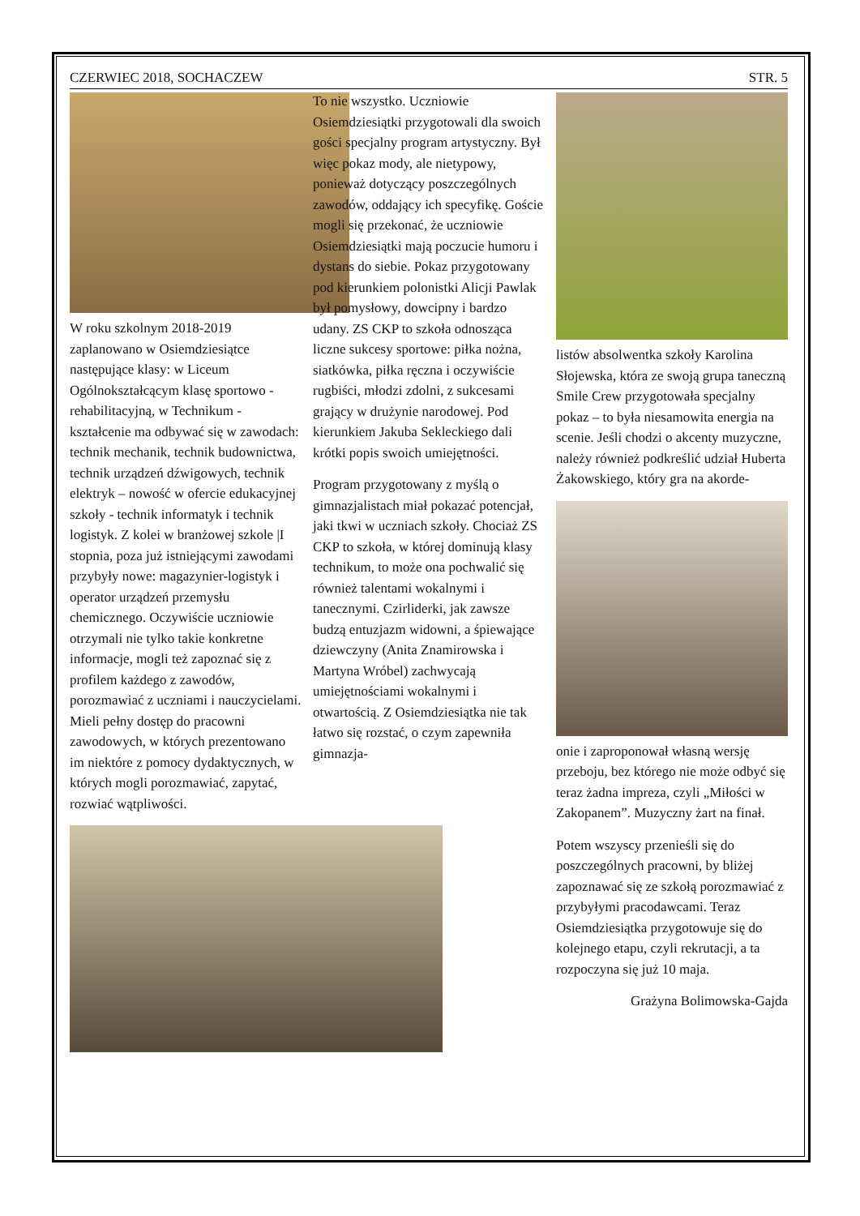CZERWIEC 2018, SOCHACZEW STR. 5
W roku szkolnym 2018-2019 zaplanowano w Osiemdziesiątce następujące klasy: w Liceum Ogólnokształcącym klasę sportowo - rehabilitacyjną, w Technikum - kształcenie ma odbywać się w zawodach: technik mechanik, technik budownictwa, technik urządzeń dźwigowych, technik elektryk – nowość w ofercie edukacyjnej szkoły - technik informatyk i technik logistyk. Z kolei w branżowej szkole |I stopnia, poza już istniejącymi zawodami przybyły nowe: magazynier-logistyk i operator urządzeń przemysłu chemicznego. Oczywiście uczniowie otrzymali nie tylko takie konkretne informacje, mogli też zapoznać się z profilem każdego z zawodów, porozmawiać z uczniami i nauczycielami. Mieli pełny dostęp do pracowni zawodowych, w których prezentowano im niektóre z pomocy dydaktycznych, w których mogli porozmawiać, zapytać, rozwiać wątpliwości.
To nie wszystko. Uczniowie Osiemdziesiątki przygotowali dla swoich gości specjalny program artystyczny. Był więc pokaz mody, ale nietypowy, ponieważ dotyczący poszczególnych zawodów, oddający ich specyfikę. Goście mogli się przekonać, że uczniowie Osiemdziesiątki mają poczucie humoru i dystans do siebie. Pokaz przygotowany pod kierunkiem polonistki Alicji Pawlak był pomysłowy, dowcipny i bardzo udany. ZS CKP to szkoła odnosząca liczne sukcesy sportowe: piłka nożna, siatkówka, piłka ręczna i oczywiście rugbiści, młodzi zdolni, z sukcesami grający w drużynie narodowej. Pod kierunkiem Jakuba Sekleckiego dali krótki popis swoich umiejętności.
Program przygotowany z myślą o gimnazjalistach miał pokazać potencjał, jaki tkwi w uczniach szkoły. Chociaż ZS CKP to szkoła, w której dominują klasy technikum, to może ona pochwalić się również talentami wokalnymi i tanecznymi. Czirliderki, jak zawsze budzą entuzjazm widowni, a śpiewające dziewczyny (Anita Znamirowska i Martyna Wróbel) zachwycają umiejętnościami wokalnymi i otwartością. Z Osiemdziesiątka nie tak łatwo się rozstać, o czym zapewniła gimnazja-
listów absolwentka szkoły Karolina Słojewska, która ze swoją grupa taneczną Smile Crew przygotowała specjalny pokaz – to była niesamowita energia na scenie. Jeśli chodzi o akcenty muzyczne, należy również podkreślić udział Huberta Żakowskiego, który gra na akorde-
onie i zaproponował własną wersję przeboju, bez którego nie może odbyć się teraz żadna impreza, czyli „Miłości w Zakopanem”. Muzyczny żart na finał.
Potem wszyscy przenieśli się do poszczególnych pracowni, by bliżej zapoznawać się ze szkołą porozmawiać z przybyłymi pracodawcami. Teraz Osiemdziesiątka przygotowuje się do kolejnego etapu, czyli rekrutacji, a ta rozpoczyna się już 10 maja.
Grażyna Bolimowska-Gajda